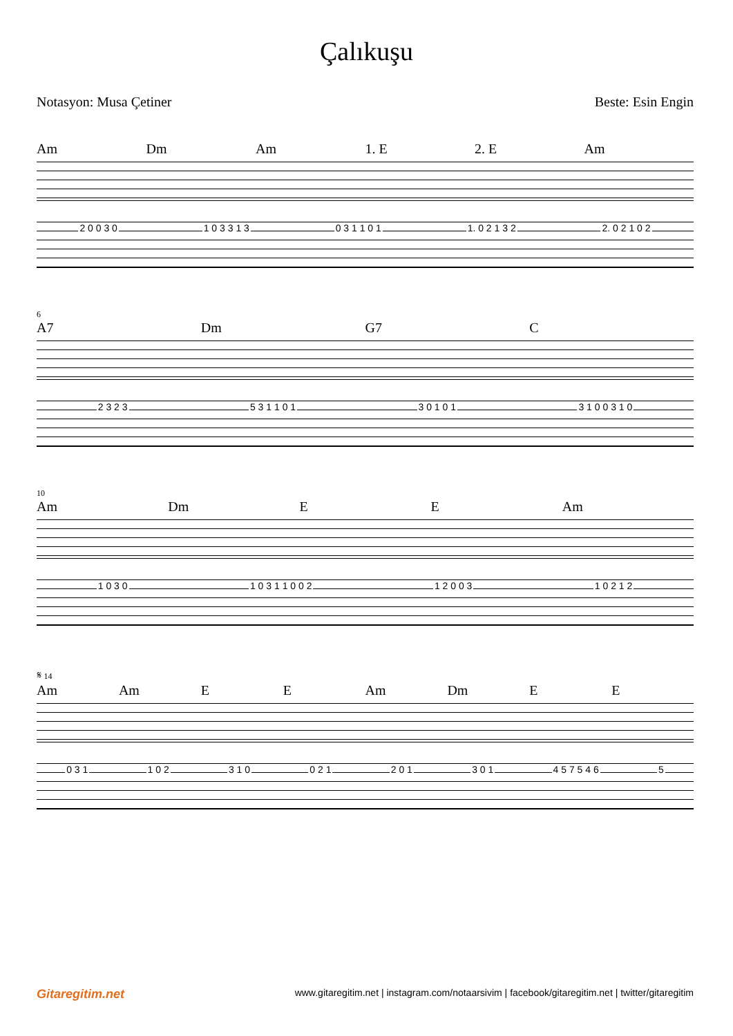Çalıkuşu
Notasyon: Musa Çetiner Beste: Esin Engin
Am Dm Am 1. E 2. E Am
2 0 0 3 0 1 0 3 3 1 3 0 3 1 1 0 1 1. 0 2 1 3 2 2. 0 2 1 0 2
6
A7 Dm G7 C
2 3 2 3 5 3 1 1 0 1 3 0 1 0 1 3 1 0 0 3 1 0
10
Am Dm E E Am
1 0 3 0 1 0 3 1 1 0 0 2 1 2 0 0 3 1 0 2 1 2
𝄋 14
Am Am E E Am Dm E E
0 3 1 1 0 2 3 1 0 0 2 1 2 0 1 3 0 1 4 5 7 5 4 6 5
Gitaregitim.net www.gitaregitim.net | instagram.com/notaarsivim | facebook/gitaregitim.net | twitter/gitaregitim